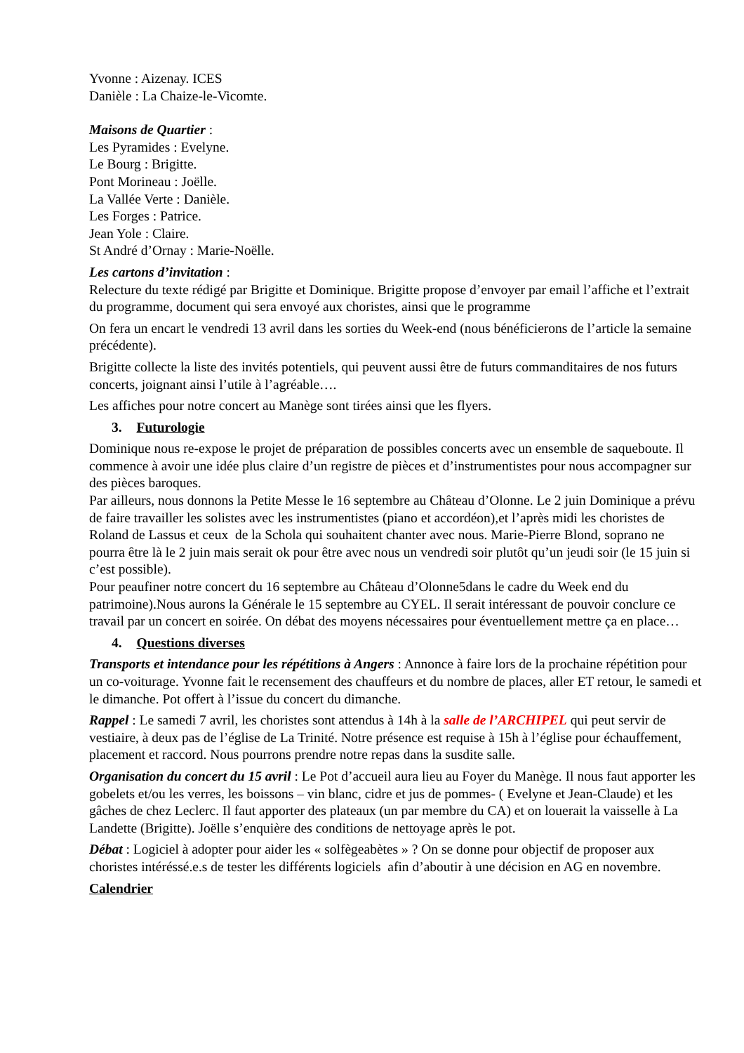Yvonne : Aizenay. ICES
Danièle : La Chaize-le-Vicomte.
Maisons de Quartier :
Les Pyramides : Evelyne.
Le Bourg : Brigitte.
Pont Morineau : Joëlle.
La Vallée Verte : Danièle.
Les Forges : Patrice.
Jean Yole : Claire.
St André d’Ornay : Marie-Noëlle.
Les cartons d’invitation :
Relecture du texte rédigé par Brigitte et Dominique. Brigitte propose d’envoyer par email l’affiche et l’extrait du programme, document qui sera envoyé aux choristes, ainsi que le programme
On fera un encart le vendredi 13 avril dans les sorties du Week-end (nous bénéficierons de l’article la semaine précédente).
Brigitte collecte la liste des invités potentiels, qui peuvent aussi être de futurs commanditaires de nos futurs concerts, joignant ainsi l’utile à l’agréable….
Les affiches pour notre concert au Manège sont tirées ainsi que les flyers.
3. Futurologie
Dominique nous re-expose le projet de préparation de possibles concerts avec un ensemble de saqueboute. Il commence à avoir une idée plus claire d’un registre de pièces et d’instrumentistes pour nous accompagner sur des pièces baroques.
Par ailleurs, nous donnons la Petite Messe le 16 septembre au Château d’Olonne. Le 2 juin Dominique a prévu de faire travailler les solistes avec les instrumentistes (piano et accordéon),et l’après midi les choristes de Roland de Lassus et ceux de la Schola qui souhaitent chanter avec nous. Marie-Pierre Blond, soprano ne pourra être là le 2 juin mais serait ok pour être avec nous un vendredi soir plutôt qu’un jeudi soir (le 15 juin si c’est possible).
Pour peaufiner notre concert du 16 septembre au Château d’Olonne5dans le cadre du Week end du patrimoine).Nous aurons la Générale le 15 septembre au CYEL. Il serait intéressant de pouvoir conclure ce travail par un concert en soirée. On débat des moyens nécessaires pour éventuellement mettre ça en place…
4. Questions diverses
Transports et intendance pour les répétitions à Angers : Annonce à faire lors de la prochaine répétition pour un co-voiturage. Yvonne fait le recensement des chauffeurs et du nombre de places, aller ET retour, le samedi et le dimanche. Pot offert à l’issue du concert du dimanche.
Rappel : Le samedi 7 avril, les choristes sont attendus à 14h à la salle de l’ARCHIPEL qui peut servir de vestiaire, à deux pas de l’église de La Trinité. Notre présence est requise à 15h à l’église pour échauffement, placement et raccord. Nous pourrons prendre notre repas dans la susdite salle.
Organisation du concert du 15 avril : Le Pot d’accueil aura lieu au Foyer du Manège. Il nous faut apporter les gobelets et/ou les verres, les boissons – vin blanc, cidre et jus de pommes- ( Evelyne et Jean-Claude) et les gâches de chez Leclerc. Il faut apporter des plateaux (un par membre du CA) et on louerait la vaisselle à La Landette (Brigitte). Joëlle s’enquière des conditions de nettoyage après le pot.
Débat : Logiciel à adopter pour aider les « solfègeabètes » ? On se donne pour objectif de proposer aux choristes intéréssé.e.s de tester les différents logiciels afin d’aboutir à une décision en AG en novembre.
Calendrier